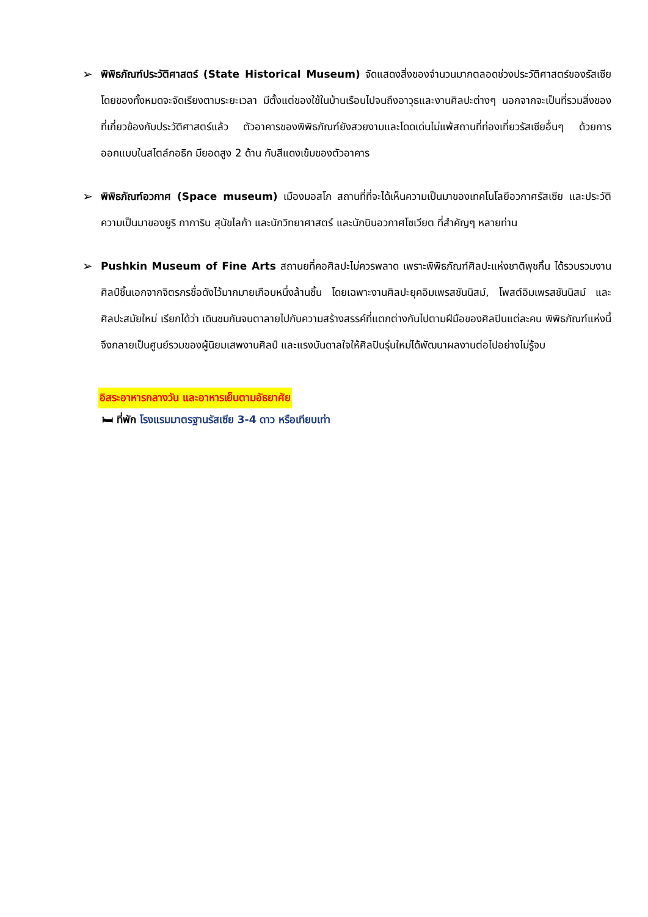➢
พิพิธภัณฑ์ประวัติศาสตร์ (State Historical Museum) จัดแสดงสิ่งของจำนวนมากตลอดช่วงประวัติศาสตร์ของรัสเซีย โดยของทั้งหมดจะจัดเรียงตามระยะเวลา มีตั้งแต่ของใช้ในบ้านเรือนไปจนถึงอาวุธและงานศิลปะต่างๆ นอกจากจะเป็นที่รวมสิ่งของที่เกี่ยวข้องกับประวัติศาสตร์แล้ว ตัวอาคารของพิพิธภัณฑ์ยังสวยงามและโดดเด่นไม่แพ้สถานที่ท่องเที่ยวรัสเซียอื่นๆ ด้วยการออกแบบในสไตล์กอธิก มียอดสูง 2 ด้าน กับสีแดงเข้มของตัวอาคาร
➢
พิพิธภัณฑ์อวกาศ (Space museum) เมืองมอสโก สถานที่ที่จะได้เห็นความเป็นมาของเทคโนโลยีอวกาศรัสเซีย และประวัติความเป็นมาของยูริ กาการิน สุนัขไลก้า และนักวิทยาศาสตร์ และนักบินอวกาศโซเวียต ที่สำคัญๆ หลายท่าน
➢
Pushkin Museum of Fine Arts สถานยที่คอศิลปะไม่ควรพลาด เพราะพิพิธภัณฑ์ศิลปะแห่งชาติพุชกิ้น ได้รวบรวมงานศิลป์ชิ้นเอกจากจิตรกรชื่อดังไว้มากมายเกือบหนึ่งล้านชิ้น โดยเฉพาะงานศิลปะยุคอิมเพรสชันนิสม์, โพสต์อิมเพรสชันนิสม์ และศิลปะสมัยใหม่ เรียกได้ว่า เดินชมกันจนตาลายไปกับความสร้างสรรค์ที่แตกต่างกันไปตามฝีมือของศิลปินแต่ละคน พิพิธภัณฑ์แห่งนี้จึงกลายเป็นศูนย์รวมของผู้นิยมเสพงานศิลป์ และแรงบันดาลใจให้ศิลปินรุ่นใหม่ได้พัฒนาผลงานต่อไปอย่างไม่รู้จบ
อิสระอาหารกลางวัน และอาหารเย็นตามอัธยาศัย
🛏 ที่พัก โรงแรมมาตรฐานรัสเซีย 3-4 ดาว หรือเทียบเท่า